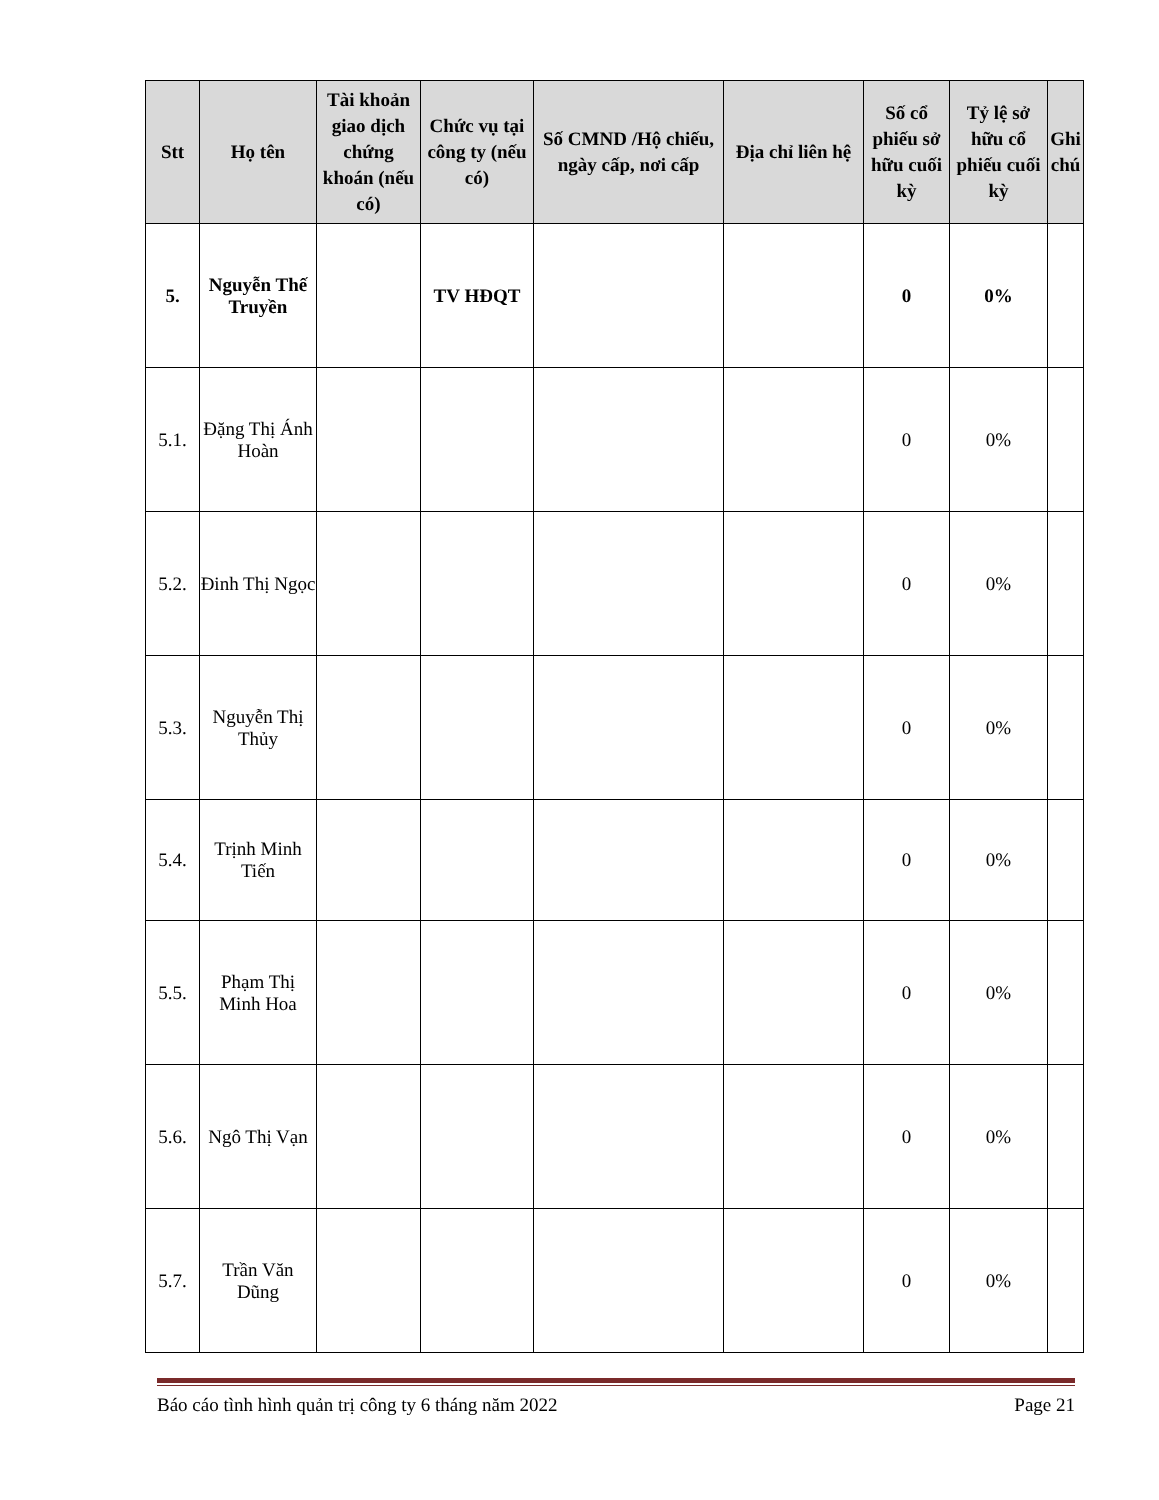| Stt | Họ tên | Tài khoản giao dịch chứng khoán (nếu có) | Chức vụ tại công ty (nếu có) | Số CMND /Hộ chiếu, ngày cấp, nơi cấp | Địa chỉ liên hệ | Số cổ phiếu sở hữu cuối kỳ | Tỷ lệ sở hữu cổ phiếu cuối kỳ | Ghi chú |
| --- | --- | --- | --- | --- | --- | --- | --- | --- |
| 5. | Nguyễn Thế Truyền | | TV HĐQT | | | 0 | 0% | |
| 5.1. | Đặng Thị Ánh Hoàn | | | | | 0 | 0% | |
| 5.2. | Đinh Thị Ngọc | | | | | 0 | 0% | |
| 5.3. | Nguyễn Thị Thủy | | | | | 0 | 0% | |
| 5.4. | Trịnh Minh Tiến | | | | | 0 | 0% | |
| 5.5. | Phạm Thị Minh Hoa | | | | | 0 | 0% | |
| 5.6. | Ngô Thị Vạn | | | | | 0 | 0% | |
| 5.7. | Trần Văn Dũng | | | | | 0 | 0% | |
Báo cáo tình hình quản trị công ty 6 tháng năm 2022 Page 21